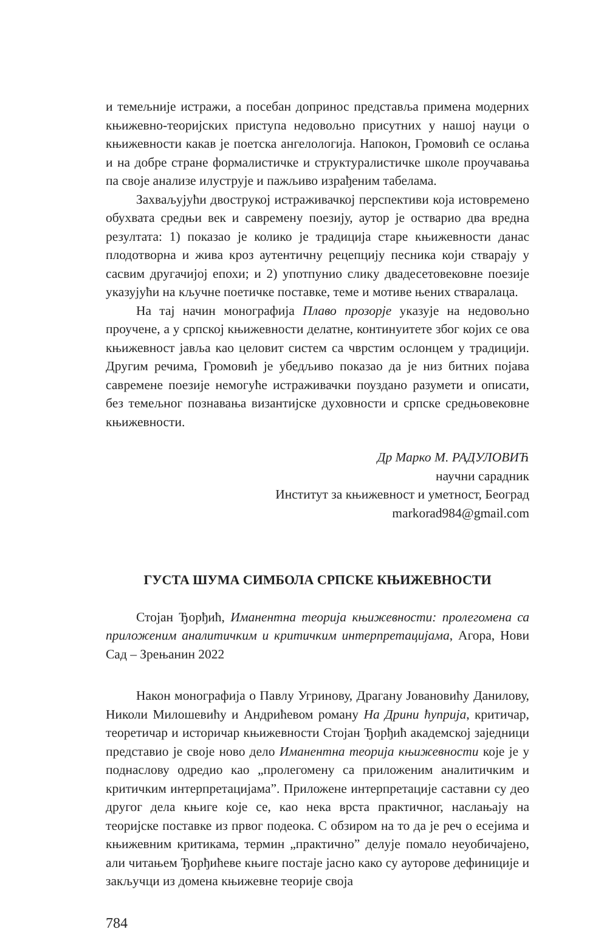и темељније истражи, а посебан допринос представља примена модерних књижевно-теоријских приступа недовољно присутних у нашој науци о књижевности какав је поетска ангелологија. Напокон, Громовић се ослања и на добре стране формалистичке и структуралистичке школе проучавања па своје анализе илуструје и пажљиво израђеним табелама.
Захваљујући двострукој истраживачкој перспективи која истовремено обухвата средњи век и савремену поезију, аутор је остварио два вредна резултата: 1) показао је колико је традиција старе књижевности данас плодотворна и жива кроз аутентичну рецепцију песника који стварају у сасвим другачијој епохи; и 2) употпунио слику двадесетовековне поезије указујући на кључне поетичке поставке, теме и мотиве њених стваралаца.
На тај начин монографија Плаво прозорје указује на недовољно проучене, а у српској књижевности делатне, континуитете због којих се ова књижевност јавља као целовит систем са чврстим ослонцем у традицији. Другим речима, Громовић је убедљиво показао да је низ битних појава савремене поезије немогуће истраживачки поуздано разумети и описати, без темељног познавања византијске духовности и српске средњовековне књижевности.
Др Марко М. РАДУЛОВИЋ
научни сарадник
Институт за књижевност и уметност, Београд
markorad984@gmail.com
ГУСТА ШУМА СИМБОЛА СРПСКЕ КЊИЖЕВНОСТИ
Стојан Ђорђић, Иманентна теорија књижевности: пролегомена са приложеним аналитичким и критичким интерпретацијама, Агора, Нови Сад – Зрењанин 2022
Након монографија о Павлу Угринову, Драгану Јовановићу Данилову, Николи Милошевићу и Андрићевом роману На Дрини ћуприја, критичар, теоретичар и историчар књижевности Стојан Ђорђић академској заједници представио је своје ново дело Иманентна теорија књижевности које је у поднаслову одредио као „пролегомену са приложеним аналитичким и критичким интерпретацијама”. Приложене интерпретације саставни су део другог дела књиге које се, као нека врста практичног, наслањају на теоријске поставке из првог подеока. С обзиром на то да је реч о есејима и књижевним критикама, термин „практично” делује помало неуобичајено, али читањем Ђорђићеве књиге постаје јасно како су ауторове дефиниције и закључци из домена књижевне теорије своја
784